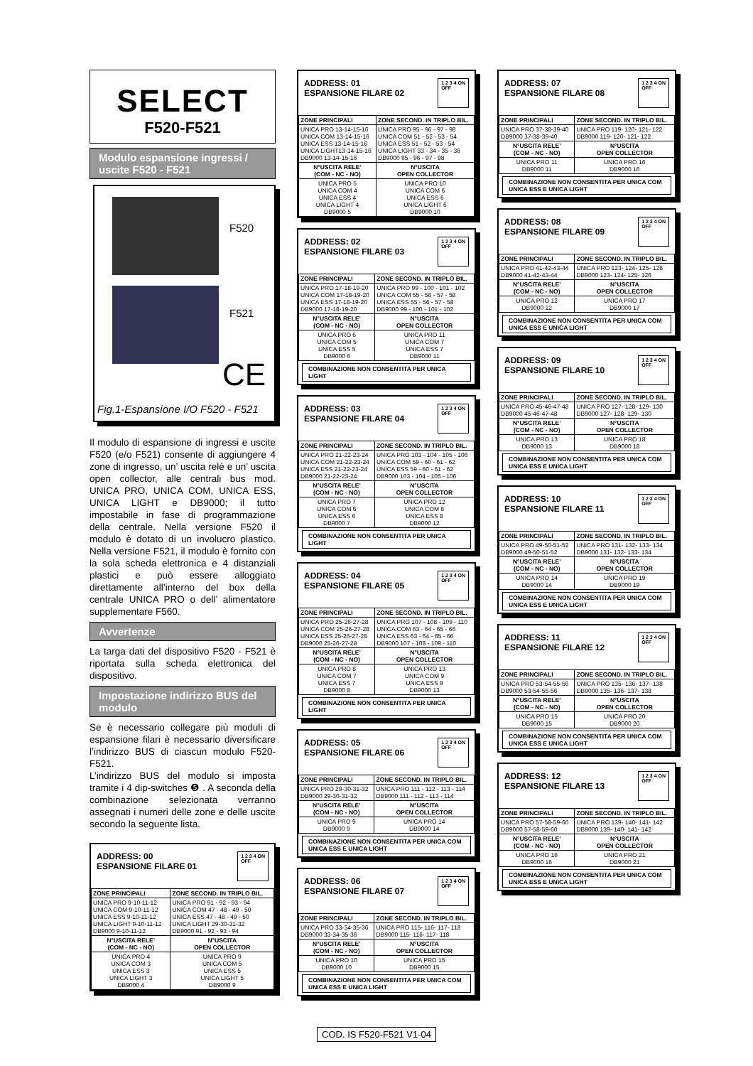SELECT
F520-F521
Modulo espansione ingressi / uscite F520 - F521
F520
F521
CE
Fig.1-Espansione I/O F520 - F521
Il modulo di espansione di ingressi e uscite F520 (e/o F521) consente di aggiungere 4 zone di ingresso, un’ uscita relè e un’ uscita open collector, alle centrali bus mod. UNICA PRO, UNICA COM, UNICA ESS, UNICA LIGHT e DB9000; il tutto impostabile in fase di programmazione della centrale. Nella versione F520 il modulo è dotato di un involucro plastico. Nella versione F521, il modulo è fornito con la sola scheda elettronica e 4 distanziali plastici e può essere alloggiato direttamente all’interno del box della centrale UNICA PRO o dell’ alimentatore supplementare F560.
Avvertenze
La targa dati del dispositivo F520 - F521 è riportata sulla scheda elettronica del dispositivo.
Impostazione indirizzo BUS del modulo
Se è necessario collegare più moduli di espansione filari è necessario diversificare l’indirizzo BUS di ciascun modulo F520-F521.
L’indirizzo BUS del modulo si imposta tramite i 4 dip-switches ❺ . A seconda della combinazione selezionata verranno assegnati i numeri delle zone e delle uscite secondo la seguente lista.
ADDRESS: 00
ESPANSIONE FILARE 01 1 2 3 4 ON
OFF
| ZONE PRINCIPALI | ZONE SECOND. IN TRIPLO BIL. |
| --- | --- |
| UNICA PRO 9-10-11-12 UNICA COM 9-10-11-12 UNICA ESS 9-10-11-12 UNICA LIGHT 9-10-11-12 DB9000 9-10-11-12 | UNICA PRO 91 - 92 - 93 - 94 UNICA COM 47 - 48 - 49 - 50 UNICA ESS 47 - 48 - 49 - 50 UNICA LIGHT 29-30-31-32 DB9000 91 - 92 - 93 - 94 |
| N°USCITA RELE’ (COM - NC - NO) | N°USCITA OPEN COLLECTOR |
| UNICA PRO 4 UNICA COM 3 UNICA ESS 3 UNICA LIGHT 3 DB9000 4 | UNICA PRO 9 UNICA COM 5 UNICA ESS 5 UNICA LIGHT 5 DB9000 9 |
ADDRESS: 01
ESPANSIONE FILARE 02 1 2 3 4 ON
OFF
| ZONE PRINCIPALI | ZONE SECOND. IN TRIPLO BIL. |
| --- | --- |
| UNICA PRO 13-14-15-16 UNICA COM 13-14-15-16 UNICA ESS 13-14-15-16 UNICA LIGHT13-14-15-16 DB9000 13-14-15-16 | UNICA PRO 95 - 96 - 97 - 98 UNICA COM 51 - 52 - 53 - 54 UNICA ESS 51 - 52 - 53 - 54 UNICA LIGHT 33 - 34 - 35 - 36 DB9000 95 - 96 - 97 - 98 |
| N°USCITA RELE’ (COM - NC - NO) | N°USCITA OPEN COLLECTOR |
| UNICA PRO 5 UNICA COM 4 UNICA ESS 4 UNICA LIGHT 4 DB9000 5 | UNICA PRO 10 UNICA COM 6 UNICA ESS 6 UNICA LIGHT 6 DB9000 10 |
ADDRESS: 02
ESPANSIONE FILARE 03 1 2 3 4 ON
OFF
| ZONE PRINCIPALI | ZONE SECOND. IN TRIPLO BIL. |
| --- | --- |
| UNICA PRO 17-18-19-20 UNICA COM 17-18-19-20 UNICA ESS 17-18-19-20 DB9000 17-18-19-20 | UNICA PRO 99 - 100 - 101 - 102 UNICA COM 55 - 56 - 57 - 58 UNICA ESS 55 - 56 - 57 - 58 DB9000 99 - 100 - 101 - 102 |
| N°USCITA RELE’ (COM - NC - NO) | N°USCITA OPEN COLLECTOR |
| UNICA PRO 6 UNICA COM 5 UNICA ESS 5 DB9000 6 | UNICA PRO 11 UNICA COM 7 UNICA ESS 7 DB9000 11 |
COMBINAZIONE NON CONSENTITA PER UNICA LIGHT
ADDRESS: 03
ESPANSIONE FILARE 04 1 2 3 4 ON
OFF
| ZONE PRINCIPALI | ZONE SECOND. IN TRIPLO BIL. |
| --- | --- |
| UNICA PRO 21-22-23-24 UNICA COM 21-22-23-24 UNICA ESS 21-22-23-24 DB9000 21-22-23-24 | UNICA PRO 103 - 104 - 105 - 106 UNICA COM 59 - 60 - 61 - 62 UNICA ESS 59 - 60 - 61 - 62 DB9000 103 - 104 - 105 - 106 |
| N°USCITA RELE’ (COM - NC - NO) | N°USCITA OPEN COLLECTOR |
| UNICA PRO 7 UNICA COM 6 UNICA ESS 6 DB9000 7 | UNICA PRO 12 UNICA COM 8 UNICA ESS 8 DB9000 12 |
COMBINAZIONE NON CONSENTITA PER UNICA LIGHT
ADDRESS: 04
ESPANSIONE FILARE 05 1 2 3 4 ON
OFF
| ZONE PRINCIPALI | ZONE SECOND. IN TRIPLO BIL. |
| --- | --- |
| UNICA PRO 25-26-27-28 UNICA COM 25-26-27-28 UNICA ESS 25-26-27-28 DB9000 25-26-27-28 | UNICA PRO 107 - 108 - 109 - 110 UNICA COM 63 - 64 - 65 - 66 UNICA ESS 63 - 64 - 65 - 66 DB9000 107 - 108 - 109 - 110 |
| N°USCITA RELE’ (COM - NC - NO) | N°USCITA OPEN COLLECTOR |
| UNICA PRO 8 UNICA COM 7 UNICA ESS 7 DB9000 8 | UNICA PRO 13 UNICA COM 9 UNICA ESS 9 DB9000 13 |
COMBINAZIONE NON CONSENTITA PER UNICA LIGHT
ADDRESS: 05
ESPANSIONE FILARE 06 1 2 3 4 ON
OFF
| ZONE PRINCIPALI | ZONE SECOND. IN TRIPLO BIL. |
| --- | --- |
| UNICA PRO 29-30-31-32 DB9000 29-30-31-32 | UNICA PRO 111 - 112 - 113 - 114 DB9000 111 - 112 - 113 - 114 |
| N°USCITA RELE’ (COM - NC - NO) | N°USCITA OPEN COLLECTOR |
| UNICA PRO 9 DB9000 9 | UNICA PRO 14 DB9000 14 |
COMBINAZIONE NON CONSENTITA PER UNICA COM UNICA ESS E UNICA LIGHT
ADDRESS: 06
ESPANSIONE FILARE 07 1 2 3 4 ON
OFF
| ZONE PRINCIPALI | ZONE SECOND. IN TRIPLO BIL. |
| --- | --- |
| UNICA PRO 33-34-35-36 DB9000 33-34-35-36 | UNICA PRO 115- 116- 117- 118 DB9000 115- 116- 117- 118 |
| N°USCITA RELE’ (COM - NC - NO) | N°USCITA OPEN COLLECTOR |
| UNICA PRO 10 DB9000 10 | UNICA PRO 15 DB9000 15 |
COMBINAZIONE NON CONSENTITA PER UNICA COM UNICA ESS E UNICA LIGHT
ADDRESS: 07
ESPANSIONE FILARE 08 1 2 3 4 ON
OFF
| ZONE PRINCIPALI | ZONE SECOND. IN TRIPLO BIL. |
| --- | --- |
| UNICA PRO 37-38-39-40 DB9000 37-38-39-40 | UNICA PRO 119- 120- 121- 122 DB9000 119- 120- 121- 122 |
| N°USCITA RELE’ (COM - NC - NO) | N°USCITA OPEN COLLECTOR |
| UNICA PRO 11 DB9000 11 | UNICA PRO 16 DB9000 16 |
COMBINAZIONE NON CONSENTITA PER UNICA COM UNICA ESS E UNICA LIGHT
ADDRESS: 08
ESPANSIONE FILARE 09 1 2 3 4 ON
OFF
| ZONE PRINCIPALI | ZONE SECOND. IN TRIPLO BIL. |
| --- | --- |
| UNICA PRO 41-42-43-44 DB9000 41-42-43-44 | UNICA PRO 123- 124- 125- 126 DB9000 123- 124- 125- 126 |
| N°USCITA RELE’ (COM - NC - NO) | N°USCITA OPEN COLLECTOR |
| UNICA PRO 12 DB9000 12 | UNICA PRO 17 DB9000 17 |
COMBINAZIONE NON CONSENTITA PER UNICA COM UNICA ESS E UNICA LIGHT
ADDRESS: 09
ESPANSIONE FILARE 10 1 2 3 4 ON
OFF
| ZONE PRINCIPALI | ZONE SECOND. IN TRIPLO BIL. |
| --- | --- |
| UNICA PRO 45-46-47-48 DB9000 45-46-47-48 | UNICA PRO 127- 128- 129- 130 DB9000 127- 128- 129- 130 |
| N°USCITA RELE’ (COM - NC - NO) | N°USCITA OPEN COLLECTOR |
| UNICA PRO 13 DB9000 13 | UNICA PRO 18 DB9000 18 |
COMBINAZIONE NON CONSENTITA PER UNICA COM UNICA ESS E UNICA LIGHT
ADDRESS: 10
ESPANSIONE FILARE 11 1 2 3 4 ON
OFF
| ZONE PRINCIPALI | ZONE SECOND. IN TRIPLO BIL. |
| --- | --- |
| UNICA PRO 49-50-51-52 DB9000 49-50-51-52 | UNICA PRO 131- 132- 133- 134 DB9000 131- 132- 133- 134 |
| N°USCITA RELE’ (COM - NC - NO) | N°USCITA OPEN COLLECTOR |
| UNICA PRO 14 DB9000 14 | UNICA PRO 19 DB9000 19 |
COMBINAZIONE NON CONSENTITA PER UNICA COM UNICA ESS E UNICA LIGHT
ADDRESS: 11
ESPANSIONE FILARE 12 1 2 3 4 ON
OFF
| ZONE PRINCIPALI | ZONE SECOND. IN TRIPLO BIL. |
| --- | --- |
| UNICA PRO 53-54-55-56 DB9000 53-54-55-56 | UNICA PRO 135- 136- 137- 138 DB9000 135- 136- 137- 138 |
| N°USCITA RELE’ (COM - NC - NO) | N°USCITA OPEN COLLECTOR |
| UNICA PRO 15 DB9000 15 | UNICA PRO 20 DB9000 20 |
COMBINAZIONE NON CONSENTITA PER UNICA COM UNICA ESS E UNICA LIGHT
ADDRESS: 12
ESPANSIONE FILARE 13 1 2 3 4 ON
OFF
| ZONE PRINCIPALI | ZONE SECOND. IN TRIPLO BIL. |
| --- | --- |
| UNICA PRO 57-58-59-60 DB9000 57-58-59-60 | UNICA PRO 139- 140- 141- 142 DB9000 139- 140- 141- 142 |
| N°USCITA RELE’ (COM - NC - NO) | N°USCITA OPEN COLLECTOR |
| UNICA PRO 16 DB9000 16 | UNICA PRO 21 DB9000 21 |
COMBINAZIONE NON CONSENTITA PER UNICA COM UNICA ESS E UNICA LIGHT
COD. IS F520-F521 V1-04